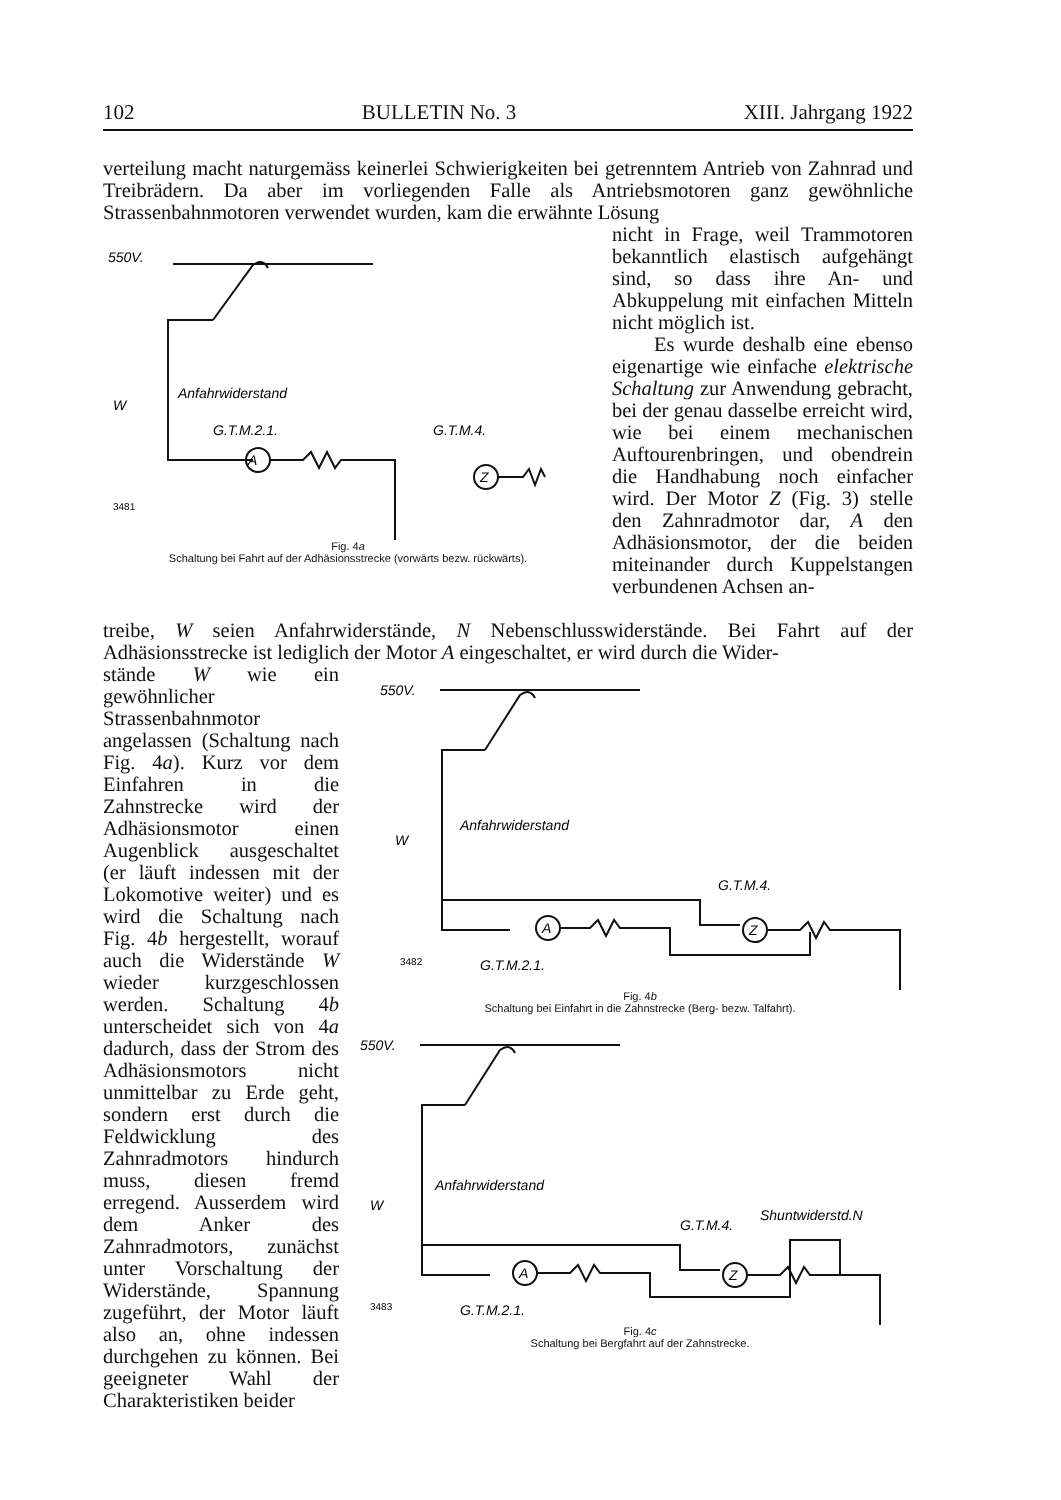102 BULLETIN No. 3 XIII. Jahrgang 1922
verteilung macht naturgemäss keinerlei Schwierigkeiten bei getrenntem Antrieb von Zahnrad und Treibrädern. Da aber im vorliegenden Falle als Antriebsmotoren ganz gewöhnliche Strassenbahnmotoren verwendet wurden, kam die erwähnte Lösung
550V.
W
Anfahrwiderstand
G.T.M.2.1.
G.T.M.4.
A
Z
3481
Fig. 4a
Schaltung bei Fahrt auf der Adhäsionsstrecke (vorwärts bezw. rückwärts).
nicht in Frage, weil Trammotoren bekanntlich elastisch aufgehängt sind, so dass ihre An- und Abkuppelung mit einfachen Mitteln nicht möglich ist.
Es wurde deshalb eine ebenso eigenartige wie einfache elektrische Schaltung zur Anwendung gebracht, bei der genau dasselbe erreicht wird, wie bei einem mechanischen Auftourenbringen, und obendrein die Handhabung noch einfacher wird. Der Motor Z (Fig. 3) stelle den Zahnradmotor dar, A den Adhäsionsmotor, der die beiden miteinander durch Kuppelstangen verbundenen Achsen an-
treibe, W seien Anfahrwiderstände, N Nebenschlusswiderstände. Bei Fahrt auf der Adhäsionsstrecke ist lediglich der Motor A eingeschaltet, er wird durch die Wider-
stände W wie ein gewöhnlicher Strassenbahnmotor angelassen (Schaltung nach Fig. 4a). Kurz vor dem Einfahren in die Zahnstrecke wird der Adhäsionsmotor einen Augenblick ausgeschaltet (er läuft indessen mit der Lokomotive weiter) und es wird die Schaltung nach Fig. 4b hergestellt, worauf auch die Widerstände W wieder kurzgeschlossen werden. Schaltung 4b unterscheidet sich von 4a dadurch, dass der Strom des Adhäsionsmotors nicht unmittelbar zu Erde geht, sondern erst durch die Feldwicklung des Zahnradmotors hindurch muss, diesen fremd erregend. Ausserdem wird dem Anker des Zahnradmotors, zunächst unter Vorschaltung der Widerstände, Spannung zugeführt, der Motor läuft also an, ohne indessen durchgehen zu können. Bei geeigneter Wahl der Charakteristiken beider
550V.
W
Anfahrwiderstand
G.T.M.4.
G.T.M.2.1.
A
Z
3482
Fig. 4b
Schaltung bei Einfahrt in die Zahnstrecke (Berg- bezw. Talfahrt).
550V.
W
Anfahrwiderstand
G.T.M.4.
Shuntwiderstd.N
G.T.M.2.1.
A
Z
3483
Fig. 4c
Schaltung bei Bergfahrt auf der Zahnstrecke.